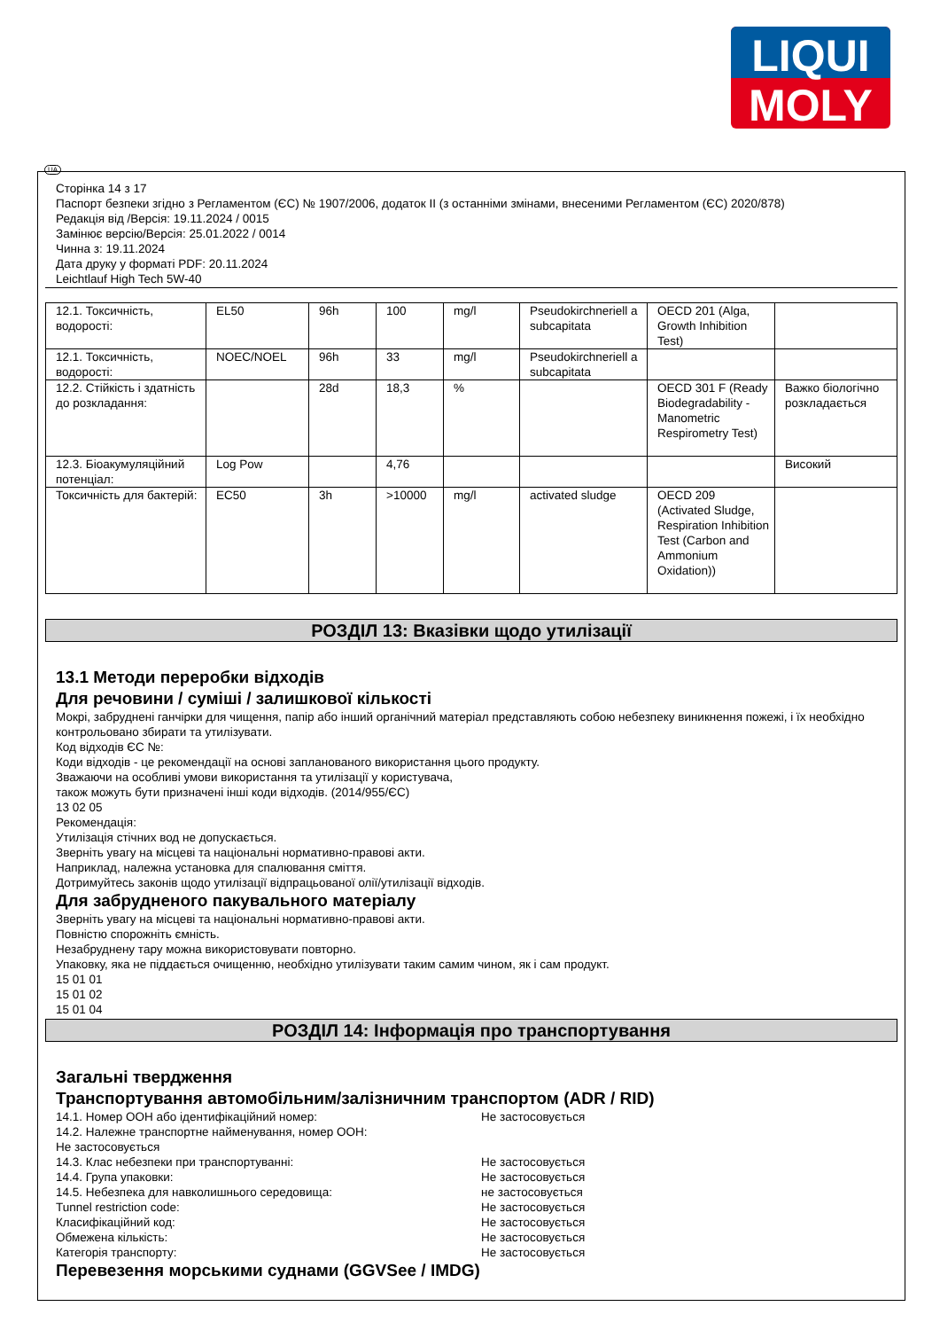LIQUI
MOLY
UA
Сторінка 14 з 17
Паспорт безпеки згідно з Регламентом (ЄС) № 1907/2006, додаток II (з останніми змінами, внесеними Регламентом (ЄС) 2020/878)
Редакція від /Версія: 19.11.2024 / 0015
Замінює версію/Версія: 25.01.2022 / 0014
Чинна з: 19.11.2024
Дата друку у форматі PDF: 20.11.2024
Leichtlauf High Tech 5W-40
| 12.1. Токсичність, водорості: | EL50 | 96h | 100 | mg/l | Pseudokirchneriell a subcapitata | OECD 201 (Alga, Growth Inhibition Test) | |
| 12.1. Токсичність, водорості: | NOEC/NOEL | 96h | 33 | mg/l | Pseudokirchneriell a subcapitata | | |
| 12.2. Стійкість і здатність до розкладання: | | 28d | 18,3 | % | | OECD 301 F (Ready Biodegradability - Manometric Respirometry Test) | Важко біологічно розкладається |
| 12.3. Біоакумуляційний потенціал: | Log Pow | | 4,76 | | | | Високий |
| Токсичність для бактерій: | EC50 | 3h | >10000 | mg/l | activated sludge | OECD 209 (Activated Sludge, Respiration Inhibition Test (Carbon and Ammonium Oxidation)) | |
РОЗДІЛ 13: Вказівки щодо утилізації
13.1 Методи переробки відходів
Для речовини / суміші / залишкової кількості
Мокрі, забруднені ганчірки для чищення, папір або інший органічний матеріал представляють собою небезпеку виникнення пожежі, і їх необхідно контрольовано збирати та утилізувати.
Код відходів ЄС №:
Коди відходів - це рекомендації на основі запланованого використання цього продукту.
Зважаючи на особливі умови використання та утилізації у користувача,
також можуть бути призначені інші коди відходів. (2014/955/ЄС)
13 02 05
Рекомендація:
Утилізація стічних вод не допускається.
Зверніть увагу на місцеві та національні нормативно-правові акти.
Наприклад, належна установка для спалювання сміття.
Дотримуйтесь законів щодо утилізації відпрацьованої олії/утилізації відходів.
Для забрудненого пакувального матеріалу
Зверніть увагу на місцеві та національні нормативно-правові акти.
Повністю спорожніть ємність.
Незабруднену тару можна використовувати повторно.
Упаковку, яка не піддається очищенню, необхідно утилізувати таким самим чином, як і сам продукт.
15 01 01
15 01 02
15 01 04
РОЗДІЛ 14: Інформація про транспортування
Загальні твердження
Транспортування автомобільним/залізничним транспортом (ADR / RID)
14.1. Номер ООН або ідентифікаційний номер: Не застосовується
14.2. Належне транспортне найменування, номер ООН:
Не застосовується
14.3. Клас небезпеки при транспортуванні: Не застосовується
14.4. Група упаковки: Не застосовується
14.5. Небезпека для навколишнього середовища: не застосовується
Tunnel restriction code: Не застосовується
Класифікаційний код: Не застосовується
Обмежена кількість: Не застосовується
Категорія транспорту: Не застосовується
Перевезення морськими суднами (GGVSee / IMDG)